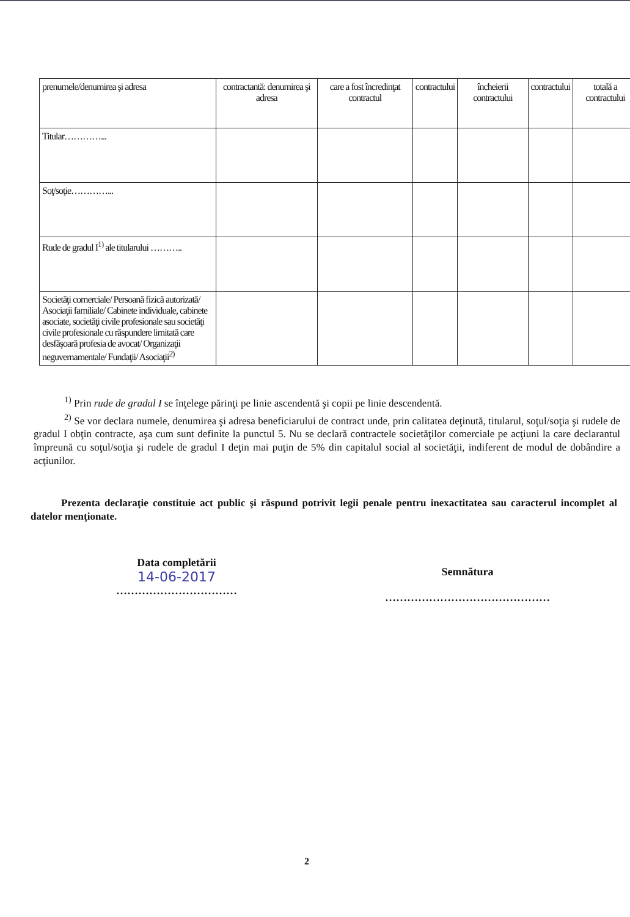| prenumele/denumirea şi adresa | contractantă: denumirea şi adresa | care a fost încredinţat contractul | contractului | încheierii contractului | contractului | totală a contractului |
| Titular…………... | | | | | | |
| Soţ/soţie…………... | | | | | | |
| Rude de gradul I<sup>1)</sup> ale titularului ……….. | | | | | | |
| Societăţi comerciale/ Persoană fizică autorizată/ Asociaţii familiale/ Cabinete individuale, cabinete asociate, societăţi civile profesionale sau societăţi civile profesionale cu răspundere limitată care desfăşoară profesia de avocat/ Organizaţii neguvernamentale/ Fundaţii/ Asociaţii<sup>2)</sup> | | | | | | |
<sup>1)</sup> Prin rude de gradul I se înţelege părinţi pe linie ascendentă şi copii pe linie descendentă.
<sup>2)</sup> Se vor declara numele, denumirea şi adresa beneficiarului de contract unde, prin calitatea deţinută, titularul, soţul/soţia şi rudele de gradul I obţin contracte, aşa cum sunt definite la punctul 5. Nu se declară contractele societăţilor comerciale pe acţiuni la care declarantul împreună cu soţul/soţia şi rudele de gradul I deţin mai puţin de 5% din capitalul social al societăţii, indiferent de modul de dobândire a acţiunilor.
Prezenta declaraţie constituie act public şi răspund potrivit legii penale pentru inexactitatea sau caracterul incomplet al datelor menţionate.
Data completării
14-06-2017
……………………………
Semnătura
………………………………………
2